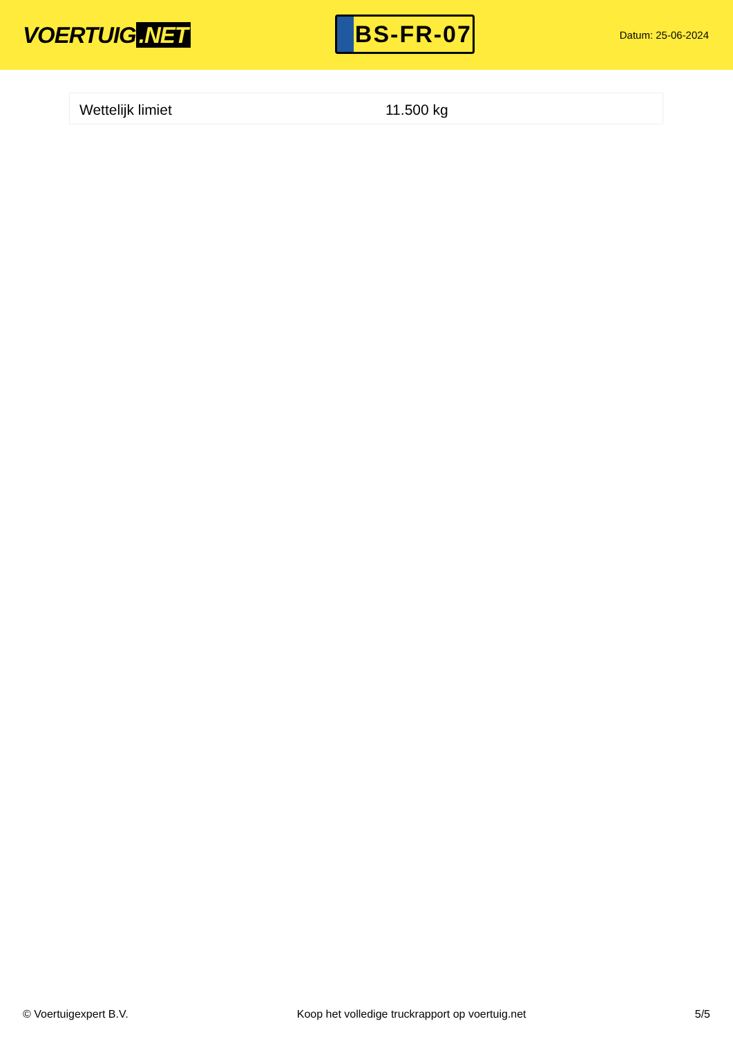VOERTUIG.NET
BS-FR-07
Datum: 25-06-2024
| Wettelijk limiet | 11.500 kg |
© Voertuigexpert B.V. Koop het volledige truckrapport op voertuig.net 5/5